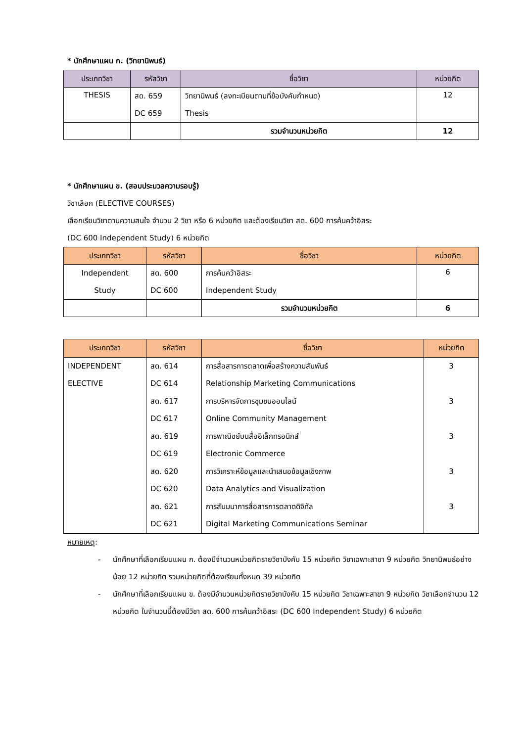* นักศึกษาแผน ก. (วิทยานิพนธ์)
| ประเภทวิชา | รหัสวิชา | ชื่อวิชา | หน่วยกิต |
| --- | --- | --- | --- |
| THESIS | สด. 659 DC 659 | วิทยานิพนธ์ (ลงทะเบียนตามที่ข้อบังคับกำหนด) Thesis | 12 |
| | | รวมจำนวนหน่วยกิต | 12 |
* นักศึกษาแผน ข. (สอบประมวลความรอบรู้)
วิชาเลือก (ELECTIVE COURSES)
เลือกเรียนวิชาตามความสนใจ จำนวน 2 วิชา หรือ 6 หน่วยกิต และต้องเรียนวิชา สด. 600 การค้นคว้าอิสระ
(DC 600 Independent Study) 6 หน่วยกิต
| ประเภทวิชา | รหัสวิชา | ชื่อวิชา | หน่วยกิต |
| --- | --- | --- | --- |
| Independent Study | สด. 600 DC 600 | การค้นคว้าอิสระ Independent Study | 6 |
| | | รวมจำนวนหน่วยกิต | 6 |
| ประเภทวิชา | รหัสวิชา | ชื่อวิชา | หน่วยกิต |
| --- | --- | --- | --- |
| INDEPENDENT ELECTIVE | สด. 614 DC 614 สด. 617 DC 617 สด. 619 DC 619 สด. 620 DC 620 สด. 621 DC 621 | การสื่อสารการตลาดเพื่อสร้างความสัมพันธ์ Relationship Marketing Communications การบริหารจัดการชุมชนออนไลน์ Online Community Management การพาณิชย์บนสื่ออิเล็กทรอนิกส์ Electronic Commerce การวิเคราะห์ข้อมูลและนำเสนอข้อมูลเชิงภาพ Data Analytics and Visualization การสัมมนาการสื่อสารการตลาดดิจิทัล Digital Marketing Communications Seminar | 3 3 3 3 3 |
หมายเหตุ:
- นักศึกษาที่เลือกเรียนแผน ก. ต้องมีจำนวนหน่วยกิตรายวิชาบังคับ 15 หน่วยกิต วิชาเฉพาะสาขา 9 หน่วยกิต วิทยานิพนธ์อย่างน้อย 12 หน่วยกิต รวมหน่วยกิตที่ต้องเรียนทั้งหมด 39 หน่วยกิต
- นักศึกษาที่เลือกเรียนแผน ข. ต้องมีจำนวนหน่วยกิตรายวิชาบังคับ 15 หน่วยกิต วิชาเฉพาะสาขา 9 หน่วยกิต วิชาเลือกจำนวน 12 หน่วยกิต ในจำนวนนี้ต้องมีวิชา สด. 600 การค้นคว้าอิสระ (DC 600 Independent Study) 6 หน่วยกิต